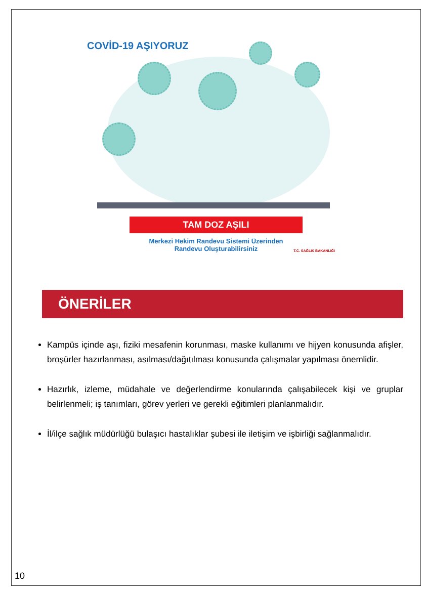COVİD-19 AŞIYORUZ
TAM DOZ AŞILI
Merkezi Hekim Randevu Sistemi Üzerinden
Randevu Oluşturabilirsiniz
T.C. SAĞLIK BAKANLIĞI
ÖNERİLER
Kampüs içinde aşı, fiziki mesafenin korunması, maske kullanımı ve hijyen konusunda afişler, broşürler hazırlanması, asılması/dağıtılması konusunda çalışmalar yapılması önemlidir.
Hazırlık, izleme, müdahale ve değerlendirme konularında çalışabilecek kişi ve gruplar belirlenmeli; iş tanımları, görev yerleri ve gerekli eğitimleri planlanmalıdır.
İl/ilçe sağlık müdürlüğü bulaşıcı hastalıklar şubesi ile iletişim ve işbirliği sağlanmalıdır.
10